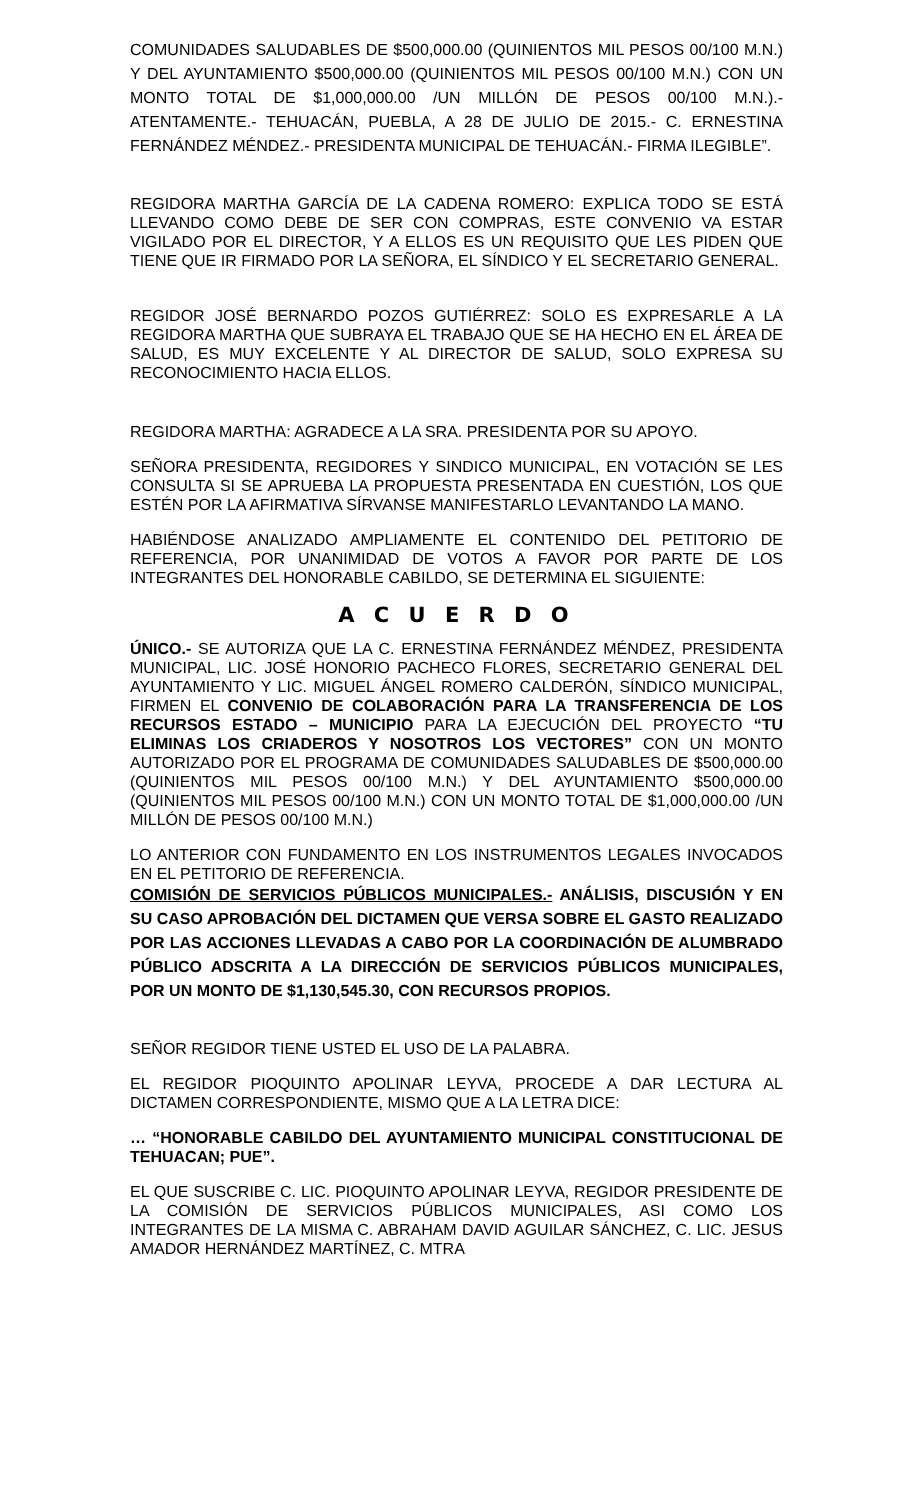COMUNIDADES SALUDABLES DE $500,000.00 (QUINIENTOS MIL PESOS 00/100 M.N.) Y DEL AYUNTAMIENTO $500,000.00 (QUINIENTOS MIL PESOS 00/100 M.N.) CON UN MONTO TOTAL DE $1,000,000.00 /UN MILLÓN DE PESOS 00/100 M.N.).- ATENTAMENTE.- TEHUACÁN, PUEBLA, A 28 DE JULIO DE 2015.- C. ERNESTINA FERNÁNDEZ MÉNDEZ.- PRESIDENTA MUNICIPAL DE TEHUACÁN.- FIRMA ILEGIBLE”.
REGIDORA MARTHA GARCÍA DE LA CADENA ROMERO: EXPLICA TODO SE ESTÁ LLEVANDO COMO DEBE DE SER CON COMPRAS, ESTE CONVENIO VA ESTAR VIGILADO POR EL DIRECTOR, Y A ELLOS ES UN REQUISITO QUE LES PIDEN QUE TIENE QUE IR FIRMADO POR LA SEÑORA, EL SÍNDICO Y EL SECRETARIO GENERAL.
REGIDOR JOSÉ BERNARDO POZOS GUTIÉRREZ: SOLO ES EXPRESARLE A LA REGIDORA MARTHA QUE SUBRAYA EL TRABAJO QUE SE HA HECHO EN EL ÁREA DE SALUD, ES MUY EXCELENTE Y AL DIRECTOR DE SALUD, SOLO EXPRESA SU RECONOCIMIENTO HACIA ELLOS.
REGIDORA MARTHA: AGRADECE A LA SRA. PRESIDENTA POR SU APOYO.
SEÑORA PRESIDENTA, REGIDORES Y SINDICO MUNICIPAL, EN VOTACIÓN SE LES CONSULTA SI SE APRUEBA LA PROPUESTA PRESENTADA EN CUESTIÓN, LOS QUE ESTÉN POR LA AFIRMATIVA SÍRVANSE MANIFESTARLO LEVANTANDO LA MANO.
HABIÉNDOSE ANALIZADO AMPLIAMENTE EL CONTENIDO DEL PETITORIO DE REFERENCIA, POR UNANIMIDAD DE VOTOS A FAVOR POR PARTE DE LOS INTEGRANTES DEL HONORABLE CABILDO, SE DETERMINA EL SIGUIENTE:
A C U E R D O
ÚNICO.- SE AUTORIZA QUE LA C. ERNESTINA FERNÁNDEZ MÉNDEZ, PRESIDENTA MUNICIPAL, LIC. JOSÉ HONORIO PACHECO FLORES, SECRETARIO GENERAL DEL AYUNTAMIENTO Y LIC. MIGUEL ÁNGEL ROMERO CALDERÓN, SÍNDICO MUNICIPAL, FIRMEN EL CONVENIO DE COLABORACIÓN PARA LA TRANSFERENCIA DE LOS RECURSOS ESTADO – MUNICIPIO PARA LA EJECUCIÓN DEL PROYECTO “TU ELIMINAS LOS CRIADEROS Y NOSOTROS LOS VECTORES” CON UN MONTO AUTORIZADO POR EL PROGRAMA DE COMUNIDADES SALUDABLES DE $500,000.00 (QUINIENTOS MIL PESOS 00/100 M.N.) Y DEL AYUNTAMIENTO $500,000.00 (QUINIENTOS MIL PESOS 00/100 M.N.) CON UN MONTO TOTAL DE $1,000,000.00 /UN MILLÓN DE PESOS 00/100 M.N.)
LO ANTERIOR CON FUNDAMENTO EN LOS INSTRUMENTOS LEGALES INVOCADOS EN EL PETITORIO DE REFERENCIA.
COMISIÓN DE SERVICIOS PÚBLICOS MUNICIPALES.- ANÁLISIS, DISCUSIÓN Y EN SU CASO APROBACIÓN DEL DICTAMEN QUE VERSA SOBRE EL GASTO REALIZADO POR LAS ACCIONES LLEVADAS A CABO POR LA COORDINACIÓN DE ALUMBRADO PÚBLICO ADSCRITA A LA DIRECCIÓN DE SERVICIOS PÚBLICOS MUNICIPALES, POR UN MONTO DE $1,130,545.30, CON RECURSOS PROPIOS.
SEÑOR REGIDOR TIENE USTED EL USO DE LA PALABRA.
EL REGIDOR PIOQUINTO APOLINAR LEYVA, PROCEDE A DAR LECTURA AL DICTAMEN CORRESPONDIENTE, MISMO QUE A LA LETRA DICE:
… “HONORABLE CABILDO DEL AYUNTAMIENTO MUNICIPAL CONSTITUCIONAL DE TEHUACAN; PUE”.
EL QUE SUSCRIBE C. LIC. PIOQUINTO APOLINAR LEYVA, REGIDOR PRESIDENTE DE LA COMISIÓN DE SERVICIOS PÚBLICOS MUNICIPALES, ASI COMO LOS INTEGRANTES DE LA MISMA C. ABRAHAM DAVID AGUILAR SÁNCHEZ, C. LIC. JESUS AMADOR HERNÁNDEZ MARTÍNEZ, C. MTRA